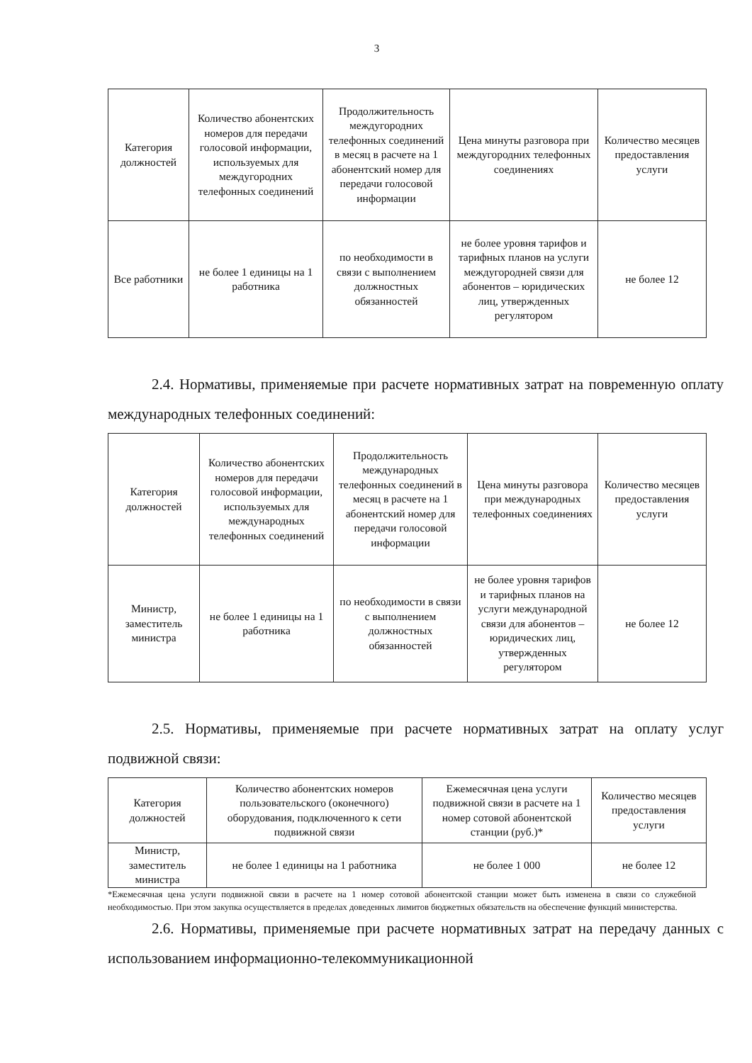3
| Категория должностей | Количество абонентских номеров для передачи голосовой информации, используемых для междугородних телефонных соединений | Продолжительность междугородних телефонных соединений в месяц в расчете на 1 абонентский номер для передачи голосовой информации | Цена минуты разговора при междугородних телефонных соединениях | Количество месяцев предоставления услуги |
| Все работники | не более 1 единицы на 1 работника | по необходимости в связи с выполнением должностных обязанностей | не более уровня тарифов и тарифных планов на услуги междугородней связи для абонентов – юридических лиц, утвержденных регулятором | не более 12 |
2.4. Нормативы, применяемые при расчете нормативных затрат на повременную оплату международных телефонных соединений:
| Категория должностей | Количество абонентских номеров для передачи голосовой информации, используемых для международных телефонных соединений | Продолжительность международных телефонных соединений в месяц в расчете на 1 абонентский номер для передачи голосовой информации | Цена минуты разговора при международных телефонных соединениях | Количество месяцев предоставления услуги |
| Министр, заместитель министра | не более 1 единицы на 1 работника | по необходимости в связи с выполнением должностных обязанностей | не более уровня тарифов и тарифных планов на услуги международной связи для абонентов – юридических лиц, утвержденных регулятором | не более 12 |
2.5. Нормативы, применяемые при расчете нормативных затрат на оплату услуг подвижной связи:
| Категория должностей | Количество абонентских номеров пользовательского (оконечного) оборудования, подключенного к сети подвижной связи | Ежемесячная цена услуги подвижной связи в расчете на 1 номер сотовой абонентской станции (руб.)* | Количество месяцев предоставления услуги |
| Министр, заместитель министра | не более 1 единицы на 1 работника | не более 1 000 | не более 12 |
*Ежемесячная цена услуги подвижной связи в расчете на 1 номер сотовой абонентской станции может быть изменена в связи со служебной необходимостью. При этом закупка осуществляется в пределах доведенных лимитов бюджетных обязательств на обеспечение функций министерства.
2.6. Нормативы, применяемые при расчете нормативных затрат на передачу данных с использованием информационно-телекоммуникационной